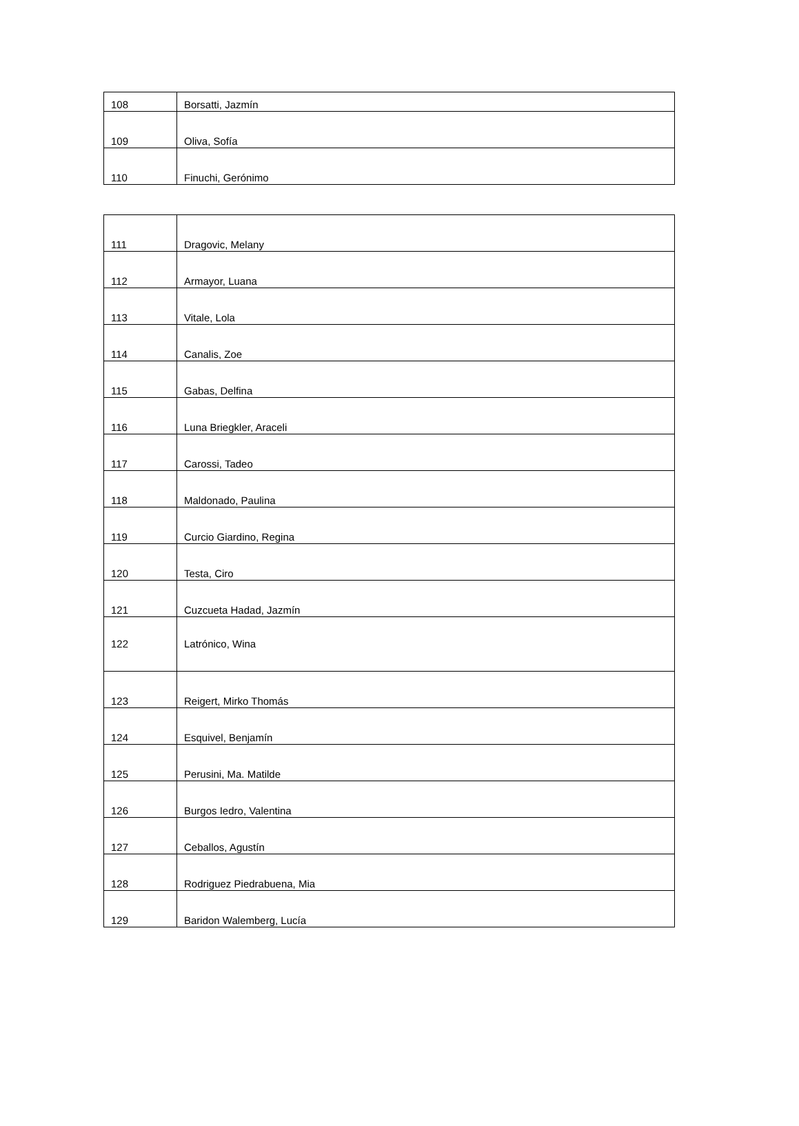| 108 | Borsatti, Jazmín |
| 109 | Oliva, Sofía |
| 110 | Finuchi, Gerónimo |
| 111 | Dragovic, Melany |
| 112 | Armayor, Luana |
| 113 | Vitale, Lola |
| 114 | Canalis, Zoe |
| 115 | Gabas, Delfina |
| 116 | Luna Briegkler, Araceli |
| 117 | Carossi, Tadeo |
| 118 | Maldonado, Paulina |
| 119 | Curcio Giardino, Regina |
| 120 | Testa, Ciro |
| 121 | Cuzcueta Hadad, Jazmín |
| 122 | Latrónico, Wina |
| 123 | Reigert, Mirko Thomás |
| 124 | Esquivel, Benjamín |
| 125 | Perusini, Ma. Matilde |
| 126 | Burgos Iedro, Valentina |
| 127 | Ceballos, Agustín |
| 128 | Rodriguez Piedrabuena, Mia |
| 129 | Baridon Walemberg, Lucía |